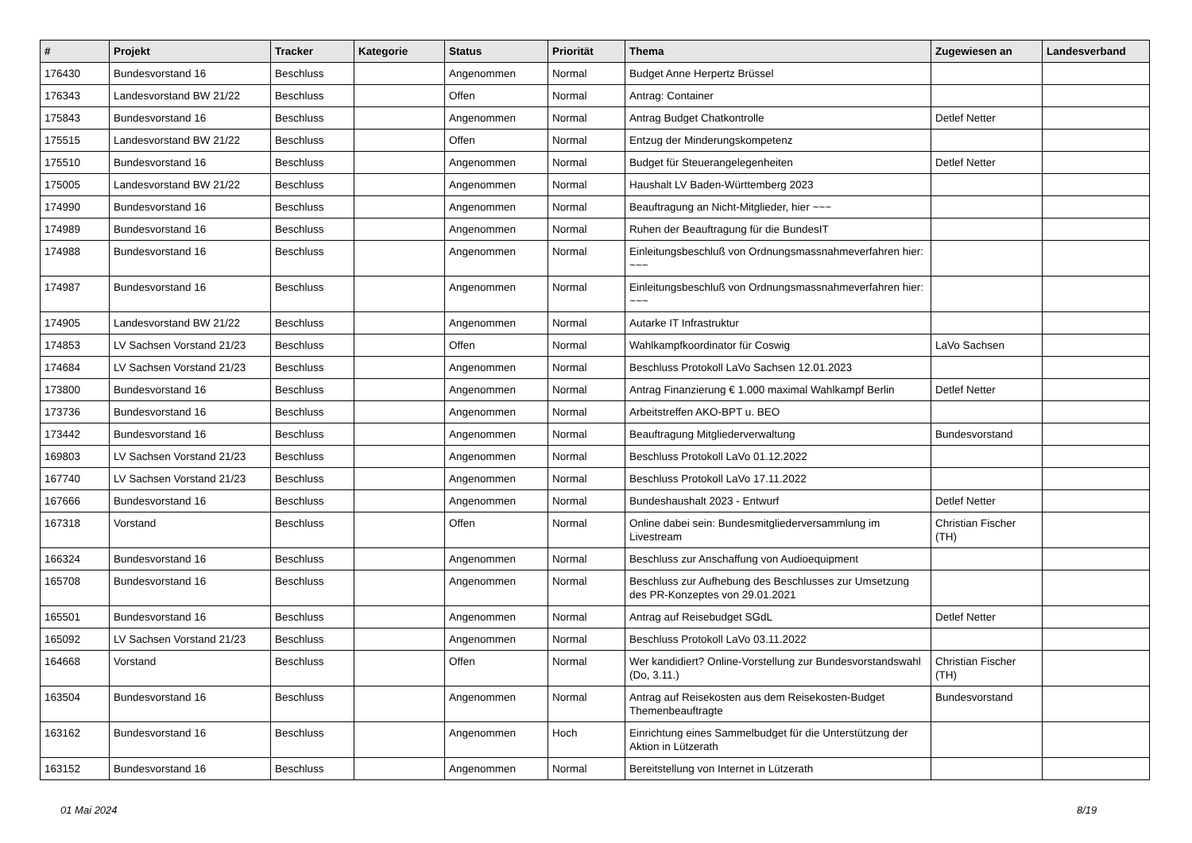| # | Projekt | Tracker | Kategorie | Status | Priorität | Thema | Zugewiesen an | Landesverband |
| --- | --- | --- | --- | --- | --- | --- | --- | --- |
| 176430 | Bundesvorstand 16 | Beschluss | | Angenommen | Normal | Budget Anne Herpertz Brüssel | | |
| 176343 | Landesvorstand BW 21/22 | Beschluss | | Offen | Normal | Antrag: Container | | |
| 175843 | Bundesvorstand 16 | Beschluss | | Angenommen | Normal | Antrag Budget Chatkontrolle | Detlef Netter | |
| 175515 | Landesvorstand BW 21/22 | Beschluss | | Offen | Normal | Entzug der Minderungskompetenz | | |
| 175510 | Bundesvorstand 16 | Beschluss | | Angenommen | Normal | Budget für Steuerangelegenheiten | Detlef Netter | |
| 175005 | Landesvorstand BW 21/22 | Beschluss | | Angenommen | Normal | Haushalt LV Baden-Württemberg 2023 | | |
| 174990 | Bundesvorstand 16 | Beschluss | | Angenommen | Normal | Beauftragung an Nicht-Mitglieder, hier ~~~ | | |
| 174989 | Bundesvorstand 16 | Beschluss | | Angenommen | Normal | Ruhen der Beauftragung für die BundesIT | | |
| 174988 | Bundesvorstand 16 | Beschluss | | Angenommen | Normal | Einleitungsbeschluß von Ordnungsmassnahmeverfahren hier: ~~~ | | |
| 174987 | Bundesvorstand 16 | Beschluss | | Angenommen | Normal | Einleitungsbeschluß von Ordnungsmassnahmeverfahren hier: ~~~ | | |
| 174905 | Landesvorstand BW 21/22 | Beschluss | | Angenommen | Normal | Autarke IT Infrastruktur | | |
| 174853 | LV Sachsen Vorstand 21/23 | Beschluss | | Offen | Normal | Wahlkampfkoordinator für Coswig | LaVo Sachsen | |
| 174684 | LV Sachsen Vorstand 21/23 | Beschluss | | Angenommen | Normal | Beschluss Protokoll LaVo Sachsen 12.01.2023 | | |
| 173800 | Bundesvorstand 16 | Beschluss | | Angenommen | Normal | Antrag Finanzierung € 1.000 maximal Wahlkampf Berlin | Detlef Netter | |
| 173736 | Bundesvorstand 16 | Beschluss | | Angenommen | Normal | Arbeitstreffen AKO-BPT u. BEO | | |
| 173442 | Bundesvorstand 16 | Beschluss | | Angenommen | Normal | Beauftragung Mitgliederverwaltung | Bundesvorstand | |
| 169803 | LV Sachsen Vorstand 21/23 | Beschluss | | Angenommen | Normal | Beschluss Protokoll LaVo 01.12.2022 | | |
| 167740 | LV Sachsen Vorstand 21/23 | Beschluss | | Angenommen | Normal | Beschluss Protokoll LaVo 17.11.2022 | | |
| 167666 | Bundesvorstand 16 | Beschluss | | Angenommen | Normal | Bundeshaushalt 2023 - Entwurf | Detlef Netter | |
| 167318 | Vorstand | Beschluss | | Offen | Normal | Online dabei sein: Bundesmitgliederversammlung im Livestream | Christian Fischer (TH) | |
| 166324 | Bundesvorstand 16 | Beschluss | | Angenommen | Normal | Beschluss zur Anschaffung von Audioequipment | | |
| 165708 | Bundesvorstand 16 | Beschluss | | Angenommen | Normal | Beschluss zur Aufhebung des Beschlusses zur Umsetzung des PR-Konzeptes von 29.01.2021 | | |
| 165501 | Bundesvorstand 16 | Beschluss | | Angenommen | Normal | Antrag auf Reisebudget SGdL | Detlef Netter | |
| 165092 | LV Sachsen Vorstand 21/23 | Beschluss | | Angenommen | Normal | Beschluss Protokoll LaVo 03.11.2022 | | |
| 164668 | Vorstand | Beschluss | | Offen | Normal | Wer kandidiert? Online-Vorstellung zur Bundesvorstandswahl (Do, 3.11.) | Christian Fischer (TH) | |
| 163504 | Bundesvorstand 16 | Beschluss | | Angenommen | Normal | Antrag auf Reisekosten aus dem Reisekosten-Budget Themenbeauftragte | Bundesvorstand | |
| 163162 | Bundesvorstand 16 | Beschluss | | Angenommen | Hoch | Einrichtung eines Sammelbudget für die Unterstützung der Aktion in Lützerath | | |
| 163152 | Bundesvorstand 16 | Beschluss | | Angenommen | Normal | Bereitstellung von Internet in Lützerath | | |
01 Mai 2024 8/19